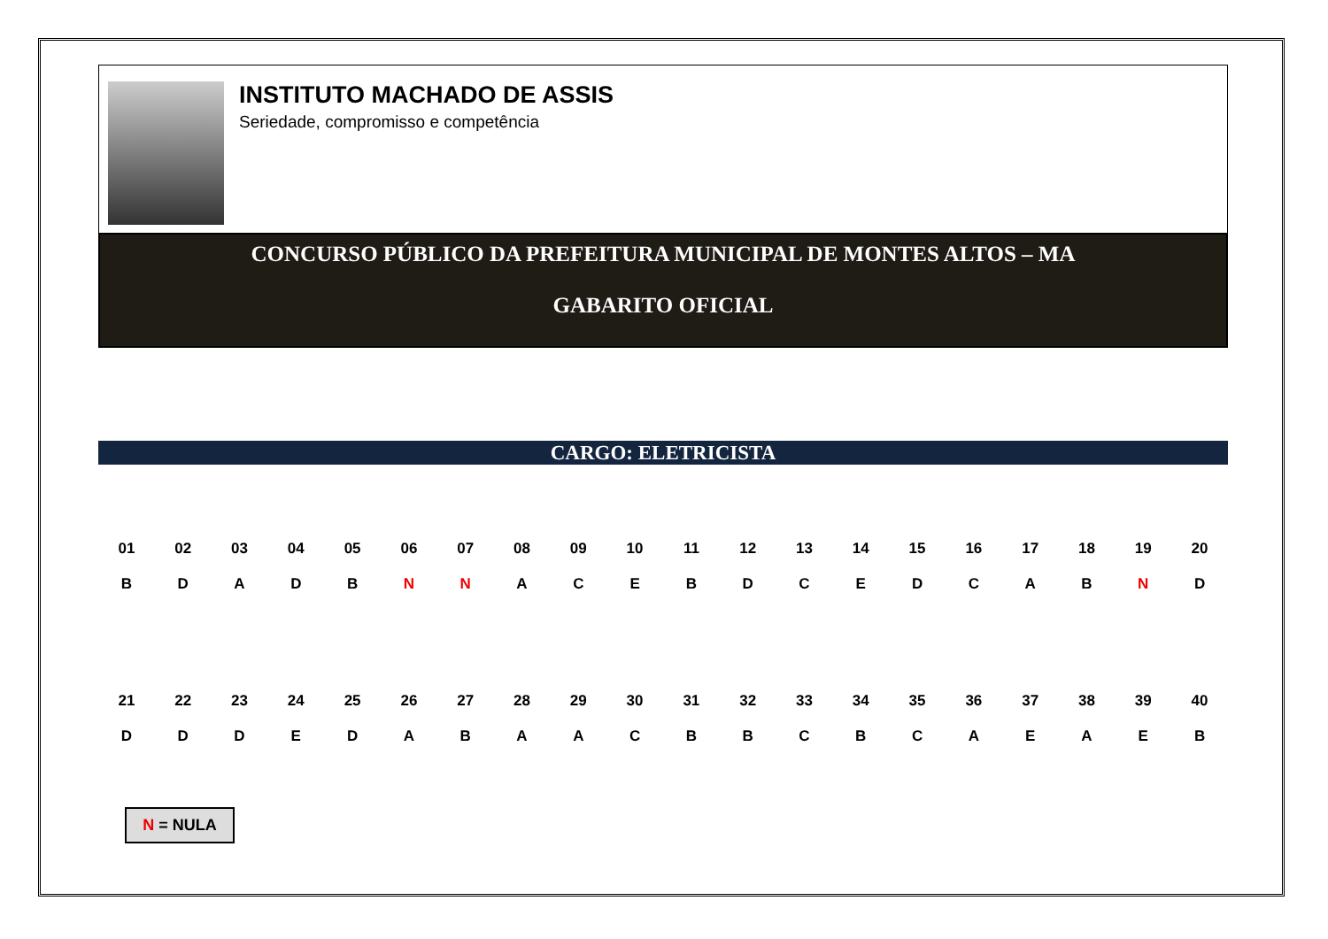INSTITUTO MACHADO DE ASSIS
Seriedade, compromisso e competência
CONCURSO PÚBLICO DA PREFEITURA MUNICIPAL DE MONTES ALTOS – MA
GABARITO OFICIAL
CARGO: ELETRICISTA
| 01 | 02 | 03 | 04 | 05 | 06 | 07 | 08 | 09 | 10 | 11 | 12 | 13 | 14 | 15 | 16 | 17 | 18 | 19 | 20 |
| --- | --- | --- | --- | --- | --- | --- | --- | --- | --- | --- | --- | --- | --- | --- | --- | --- | --- | --- | --- |
| B | D | A | D | B | N | N | A | C | E | B | D | C | E | D | C | A | B | N | D |
| 21 | 22 | 23 | 24 | 25 | 26 | 27 | 28 | 29 | 30 | 31 | 32 | 33 | 34 | 35 | 36 | 37 | 38 | 39 | 40 |
| D | D | D | E | D | A | B | A | A | C | B | B | C | B | C | A | E | A | E | B |
N = NULA